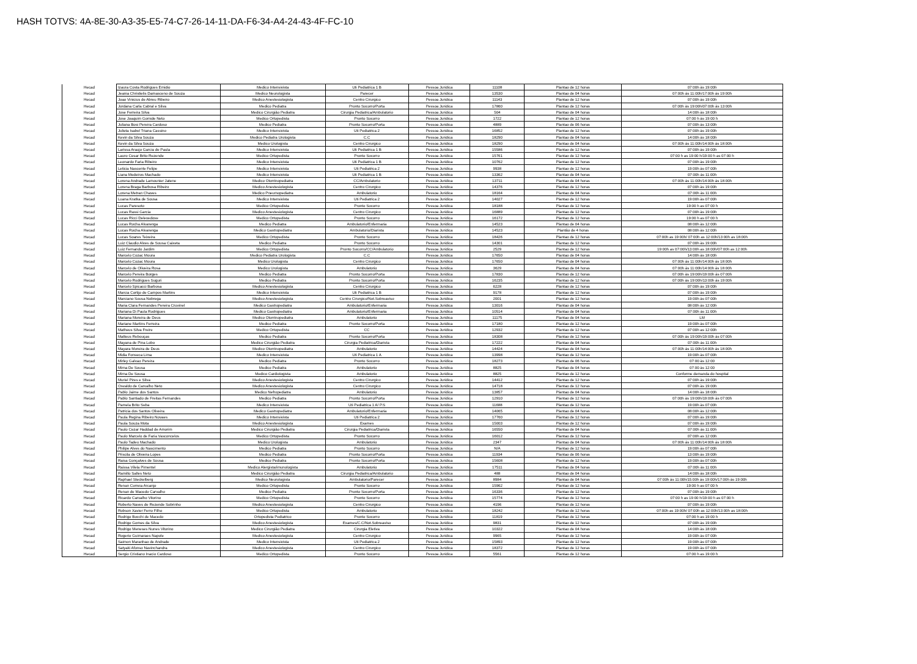HASH TOTVS: 4A-8E-30-A3-35-E5-74-C7-26-14-11-DA-F6-34-A4-24-43-4F-FC-10
| Hecad | Izaura Costa Rodrigues Emidio | Medico Intensivista | Uti Pediatrica 1 B | Pessoa Juridica | 11108 | Plantao de 12 horas | 07:00h às 19:00h |
| Hecad | Jeania Christielis Damasceno de Souza | Medico Neurologista | Parecer | Pessoa Juridica | 13530 | Plantao de 04 horas | 07:00h às 11:00h/17:00h às 19:00h |
| Hecad | Joao Vinicius de Abreu Ribeiro | Medico Anestesiologista | Centro Cirurgico | Pessoa Juridica | 11143 | Plantao de 12 horas | 07:00h às 19:00h |
| Hecad | Jordana Carla Cabral e Silva | Medico Pediatra | Pronto Socorro/Porta | Pessoa Juridica | 17860 | Plantao de 12 horas | 07:00h às 19:00h/07:00h às 13:00h |
| Hecad | Jose Ferreira Silva | Medico Cirurgião Pediatra | Cirurgia Pediatrica/Ambulatorio | Pessoa Juridica | 504 | Plantao de 04 horas | 14:00h às 18:00h |
| Hecad | Jose Joaquim Gomide Neto | Medico Ortopedista | Pronto Socorro | Pessoa Juridica | 1722 | Plantao de 12 horas | 07:00 h às 19:00 h |
| Hecad | Juliana Bosi Pereira Cardoso | Medico Pediatra | Pronto Socorro/Porta | Pessoa Juridica | 4889 | Plantao de 06 horas | 07:00h às 13:00h |
| Hecad | Julieta Isabel Triana Cassino | Medico Intensivista | Uti Pediatrica 2 | Pessoa Juridica | 16852 | Plantao de 12 horas | 07:00h às 19:00h |
| Hecad | Kevin da Silva Souza | Medico Pediatra Urologista | C.C | Pessoa Juridica | 18290 | Plantao de 04 horas | 14:00h às 18:00h |
| Hecad | Kevin da Silva Souza | Medico Urologista | Centro Cirurgico | Pessoa Juridica | 18290 | Plantao de 04 horas | 07:00h às 11:00h/14:00h às 18:00h |
| Hecad | Larissa Araujo Garcia de Paula | Medico Intensivista | Uti Pediatrica 1 B | Pessoa Juridica | 15586 | Plantao de 12 horas | 07:00h às 19:00h |
| Hecad | Lauro Cesar Brito Rezende | Medico Ortopedista | Pronto Socorro | Pessoa Juridica | 15761 | Plantao de 12 horas | 07:00 h as 19:00 h/19:00 h as 07:00 h |
| Hecad | Leonardo Faria Ribeiro | Medico Intensivista | Uti Pediatrica 1 B | Pessoa Juridica | 10762 | Plantao de 12 horas | 07:00h às 19:00h |
| Hecad | Leticia Nascente Felipe | Medico Intensivista | Uti Pediatrica 2 | Pessoa Juridica | 9938 | Plantao de 12 horas | 19:00h às 07:00h |
| Hecad | Liana Medeiros Machado | Medico Intensivista | Uti Pediatrica 1 B | Pessoa Juridica | 13362 | Plantao de 04 horas | 07:00h às 11:00h |
| Hecad | Lorena Andrade Lamounier Jatene | Medico Otorrinopediatra | CC/Ambulatorio | Pessoa Juridica | 13711 | Plantao de 04 horas | 07:00h às 11:00h/14:00h às 18:00h |
| Hecad | Lorena Braga Barbosa Ribeiro | Medico Anestesiologista | Centro Cirurgico | Pessoa Juridica | 14376 | Plantao de 12 horas | 07:00h às 19:00h |
| Hecad | Lorena Metran Chaves | Medico Pneumopediatra | Ambulatorio | Pessoa Juridica | 18164 | Plantao de 04 horas | 07:00h às 11:00h |
| Hecad | Luana Kratka de Sousa | Medico Intensivista | Uti Pediatrica 2 | Pessoa Juridica | 14027 | Plantao de 12 horas | 19:00h às 07:00h |
| Hecad | Lucas Paresoto | Medico Ortopedista | Pronto Socorro | Pessoa Juridica | 18188 | Plantao de 12 horas | 19:00 h as 07:00 h |
| Hecad | Lucas Rassi Garcia | Medico Anestesiologista | Centro Cirurgico | Pessoa Juridica | 16889 | Plantao de 12 horas | 07:00h às 19:00h |
| Hecad | Lucas Ricci Delevedove | Medico Ortopedista | Pronto Socorro | Pessoa Juridica | 16172 | Plantao de 12 horas | 19:00 h as 07:00 h |
| Hecad | Lucas Rocha Alvarenga | Medico Pediatra | Ambulatorio/Enfermaria | Pessoa Juridica | 14523 | Plantao de 04 horas | 08:00h às 12:00h |
| Hecad | Lucas Rocha Alvarenga | Medico Gastropediatra | Ambulatorio/Diarista | Pessoa Juridica | 14523 | Plantão de 4 horas | 08:00h às 12:00h |
| Hecad | Lucas Soares Teixeira | Medico Ortopedista | Pronto Socorro | Pessoa Juridica | 18426 | Plantao de 12 horas | 07:00h as 19:00h/ 07:00h as 12:00h/13:00h as 18:00h |
| Hecad | Luiz Claudio Alves de Sousa Caixeta | Medico Pediatra | Pronto Socorro | Pessoa Juridica | 14301 | Plantao de 12 horas | 07:00h às 19:00h |
| Hecad | Luiz Fernando Jardim | Medico Ortopedista | Pronto Socorro/CC/Ambulatorio | Pessoa Juridica | 2529 | Plantao de 12 horas | 19:00h as 07:00h/13:00h as 18:00h/07:00h as 12:00h |
| Hecad | Marcelo Cozac Moura | Medico Pediatra Urologista | C.C | Pessoa Juridica | 17650 | Plantao de 04 horas | 14:00h às 18:00h |
| Hecad | Marcelo Cozac Moura | Medico Urologista | Centro Cirurgico | Pessoa Juridica | 17650 | Plantao de 04 horas | 07:00h às 11:00h/14:00h às 18:00h |
| Hecad | Marcelo de Oliveira Rosa | Medico Urologista | Ambulatorio | Pessoa Juridica | 3629 | Plantao de 04 horas | 07:00h às 11:00h/14:00h às 18:00h |
| Hecad | Marcelo Pereira Borges | Medico Pediatra | Pronto Socorro/Porta | Pessoa Juridica | 17830 | Plantao de 12 horas | 07:00h às 19:00h/19:00h às 07:00h |
| Hecad | Marcelo Rodrigues Suguri | Medico Pediatra | Pronto Socorro/Porta | Pessoa Juridica | 16235 | Plantao de 12 horas | 07:00h às 19:00h/13:00h às 19:00h |
| Hecad | Marcelo Spicacci Barbosa | Medico Anestesiologista | Centro Cirurgico | Pessoa Juridica | 6228 | Plantao de 12 horas | 07:00h às 19:00h |
| Hecad | Marcia Cortijo de Campos Martins | Medico Intensivista | Uti Pediatrica 1 B | Pessoa Juridica | 9178 | Plantao de 12 horas | 07:00h às 19:00h |
| Hecad | Marciano Sousa Nobrega | Medico Anestesiologista | Centro Cirurgico/Not.Sobreaviso | Pessoa Juridica | 2001 | Plantao de 12 horas | 19:00h às 07:00h |
| Hecad | Maria Clara Fernandes Pereira Cruvinel | Medico Gastropediatra | Ambulatorio/Enfermaria | Pessoa Juridica | 13016 | Plantao de 04 horas | 08:00h às 12:00h |
| Hecad | Mariana Di Paula Rodrigues | Medico Gastropediatra | Ambulatorio/Enfermaria | Pessoa Juridica | 10514 | Plantao de 04 horas | 07:00h às 11:00h |
| Hecad | Mariana Moreira de Deus | Medico Otorrinopediatra | Ambulatorio | Pessoa Juridica | 11175 | Plantao de 04 horas | LM |
| Hecad | Mariane Martins Ferreira | Medico Pediatra | Pronto Socorro/Porta | Pessoa Juridica | 17180 | Plantao de 12 horas | 19:00h às 07:00h |
| Hecad | Matheus Silva Freire | Medico Ortopedista | CC | Pessoa Juridica | 12932 | Plantao de 12 horas | 07:00h as 12:00h |
| Hecad | Matteus Rebouças | Medico Pediatra | Pronto Socorro/Porta | Pessoa Juridica | 18308 | Plantao de 12 horas | 07:00h às 19:00h/19:00h às 07:00h |
| Hecad | Mayana de Pina Lobo | Medico Cirurgião Pediatra | Cirurgia Pediatrica/Diarista | Pessoa Juridica | 17222 | Plantao de 04 horas | 07:00h às 11:00h |
| Hecad | Mayara Moreira de Deus | Medico Otorrinopediatra | Ambulatorio | Pessoa Juridica | 14424 | Plantao de 04 horas | 07:00h às 11:00h/14:00h às 18:00h |
| Hecad | Midia Fonseca Lima | Medico Intensivista | Uti Pediatrica 1 A | Pessoa Juridica | 13998 | Plantao de 12 horas | 19:00h às 07:00h |
| Hecad | Mirley Galvao Pereira | Medico Pediatra | Pronto Socorro | Pessoa Juridica | 18273 | Plantao de 06 horas | 07:00 às 12:00 |
| Hecad | Mirna De Sousa | Medico Pediatra | Ambulatorio | Pessoa Juridica | 8825 | Plantao de 04 horas | 07:00 às 12:00 |
| Hecad | Mirna De Sousa | Medico Cardiologista | Ambulatorio | Pessoa Juridica | 8825 | Plantao de 12 horas | Conforme demanda do hospital |
| Hecad | Muriel Pires e Silva | Medico Anestesiologista | Centro Cirurgico | Pessoa Juridica | 14412 | Plantao de 12 horas | 07:00h às 19:00h |
| Hecad | Osvaldo de Carvalho Neto | Medico Anestesiologista | Centro Cirurgico | Pessoa Juridica | 14718 | Plantao de 12 horas | 07:00h às 19:00h |
| Hecad | Pablo Jaime dos Santos | Medico Nefropediatra | Ambulatorio | Pessoa Juridica | 13857 | Plantao de 04 horas | 14:00h às 18:00h |
| Hecad | Pablo Santiado de Freitas Fernandes | Medico Pediatra | Pronto Socorro/Porta | Pessoa Juridica | 12910 | Plantao de 12 horas | 07:00h às 19:00h/19:00h às 07:00h |
| Hecad | Pamela Brito Seba | Medico Intensivista | Uti Pediatrica 1 A/ P.S | Pessoa Juridica | 11688 | Plantao de 12 horas | 19:00h às 07:00h |
| Hecad | Patricia dos Santos Oliveira | Medico Gastropediatra | Ambulatorio/Enfermaria | Pessoa Juridica | 14065 | Plantao de 04 horas | 08:00h às 12:00h |
| Hecad | Paula Regina Ribeiro Novaes | Medico Intensivista | Uti Pediatrica 2 | Pessoa Juridica | 17760 | Plantao de 12 horas | 07:00h às 19:00h |
| Hecad | Paula Souza Mota | Medico Anestesiologista | Exames | Pessoa Juridica | 15003 | Plantao de 12 horas | 07:00h às 19:00h |
| Hecad | Paulo Cezar Haddad de Amorim | Medico Cirurgião Pediatra | Cirurgia Pediatrica/Diarista | Pessoa Juridica | 16550 | Plantao de 04 horas | 07:00h às 11:00h |
| Hecad | Paulo Marcelo de Faria Vasconcelos | Medico Ortopedista | Pronto Socorro | Pessoa Juridica | 16012 | Plantao de 12 horas | 07:00h as 12:00h |
| Hecad | Paulo Tadeu Machado | Medico Urologista | Ambulatorio | Pessoa Juridica | 2347 | Plantao de 04 horas | 07:00h às 11:00h/14:00h às 18:00h |
| Hecad | Philipe Alves do Nascimento | Medico Pediatra | Pronto Socorro | Pessoa Juridica | N/A | Plantao de 12 horas | 19:00h às 07:00h |
| Hecad | Priscila de Oliveira Lopes | Medico Pediatra | Pronto Socorro/Porta | Pessoa Juridica | 11934 | Plantao de 06 horas | 13:00h às 19:00h |
| Hecad | Raisa Gonçalves de Sousa | Medico Pediatra | Pronto Socorro/Porta | Pessoa Juridica | 15608 | Plantao de 12 horas | 19:00h às 07:00h |
| Hecad | Raissa Vilela Pimentel | Medico Alergista/imunologista | Ambulatorio | Pessoa Juridica | 17511 | Plantao de 04 horas | 07:00h às 11:00h |
| Hecad | Ramillo Salles Neto | Medico Cirurgião Pediatra | Cirurgia Pediatrica/Ambulatorio | Pessoa Juridica | 488 | Plantao de 04 horas | 14:00h às 18:00h |
| Hecad | Raphael Steckelberg | Medico Neurologista | Ambulatorio/Parecer | Pessoa Juridica | 8984 | Plantao de 04 horas | 07:00h às 11:00h/15:00h às 19:00h/17:00h às 19:00h |
| Hecad | Renan Correia Arcanjo | Medico Ortopedista | Pronto Socorro | Pessoa Juridica | 15962 | Plantao de 12 horas | 19:00 h as 07:00 h |
| Hecad | Renan de Macedo Carvalho | Medico Pediatra | Pronto Socorro/Porta | Pessoa Juridica | 16336 | Plantao de 12 horas | 07:00h às 19:00h |
| Hecad | Ricardo Carvalho Vitorino | Medico Ortopedista | Pronto Socorro | Pessoa Juridica | 15774 | Plantao de 12 horas | 07:00 h as 19:00 h/19:00 h as 07:00 h |
| Hecad | Roberto Naves de Rezende Sobrinho | Medico Anestesiologista | Centro Cirurgico | Pessoa Juridica | 4196 | Plantao de 12 horas | 07:00h às 19:00h |
| Hecad | Robson Xavier Ferro Filho | Medico Ortopedista | Ambulatorio | Pessoa Juridica | 18242 | Plantao de 12 horas | 07:00h as 19:00h/ 07:00h as 12:00h/13:00h as 18:00h |
| Hecad | Rodrigo Bocchi de Macedo | Ortopedista Pediatrico | Pronto Socorro | Pessoa Juridica | 11819 | Plantao de 12 horas | 07:00 h as 19:00 h |
| Hecad | Rodrigo Gomes da Silva | Medico Anestesiologista | Exames/C.C/Not.Sobreaviso | Pessoa Juridica | 9831 | Plantao de 12 horas | 07:00h às 19:00h |
| Hecad | Rodrigo Meneses Nunes Vitorino | Medico Cirurgião Pediatra | Cirurgia Eletiva | Pessoa Juridica | 10322 | Plantao de 04 horas | 14:00h às 18:00h |
| Hecad | Rogerio Guimaraes Napole | Medico Anestesiologista | Centro Cirurgico | Pessoa Juridica | 9965 | Plantao de 12 horas | 19:00h às 07:00h |
| Hecad | Saimon Maranhao de Andrade | Medico Intensivista | Uti Pediatrica 2 | Pessoa Juridica | 15893 | Plantao de 12 horas | 19:00h às 07:00h |
| Hecad | Satyaki Afonso Navinchandra | Medico Anestesiologista | Centro Cirurgico | Pessoa Juridica | 18372 | Plantao de 12 horas | 19:00h às 07:00h |
| Hecad | Sergio Cristiano Inacio Cardoso | Medico Ortopedista | Pronto Socorro | Pessoa Juridica | 5561 | Plantao de 12 horas | 07:00 h as 19:00 h |